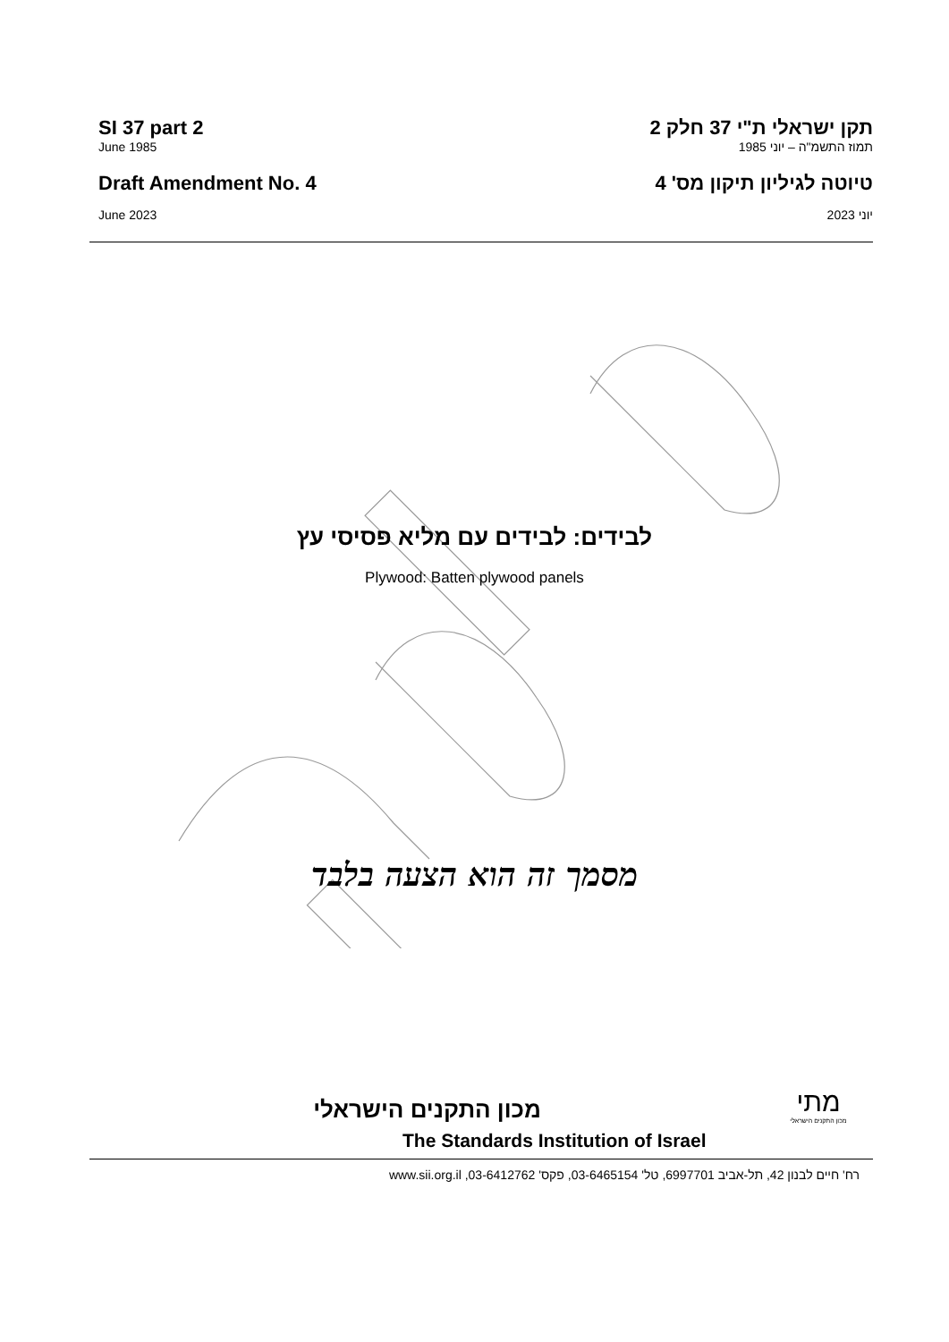SI 37 part 2 תקן ישראלי ת"י 37 חלק 2
June 1985 תמוז התשמ"ה – יוני 1985
Draft Amendment No. 4 טיוטה לגיליון תיקון מס' 4
June 2023 יוני 2023
לבידים: לבידים עם מליא פסיסי עץ
Plywood: Batten plywood panels
מסמך זה הוא הצעה בלבד
מכון התקנים הישראלי
The Standards Institution of Israel
מתי
מכון התקנים הישראלי
רח' חיים לבנון 42, תל-אביב 6997701, טל' 03-6465154, פקס' 03-6412762, www.sii.org.il